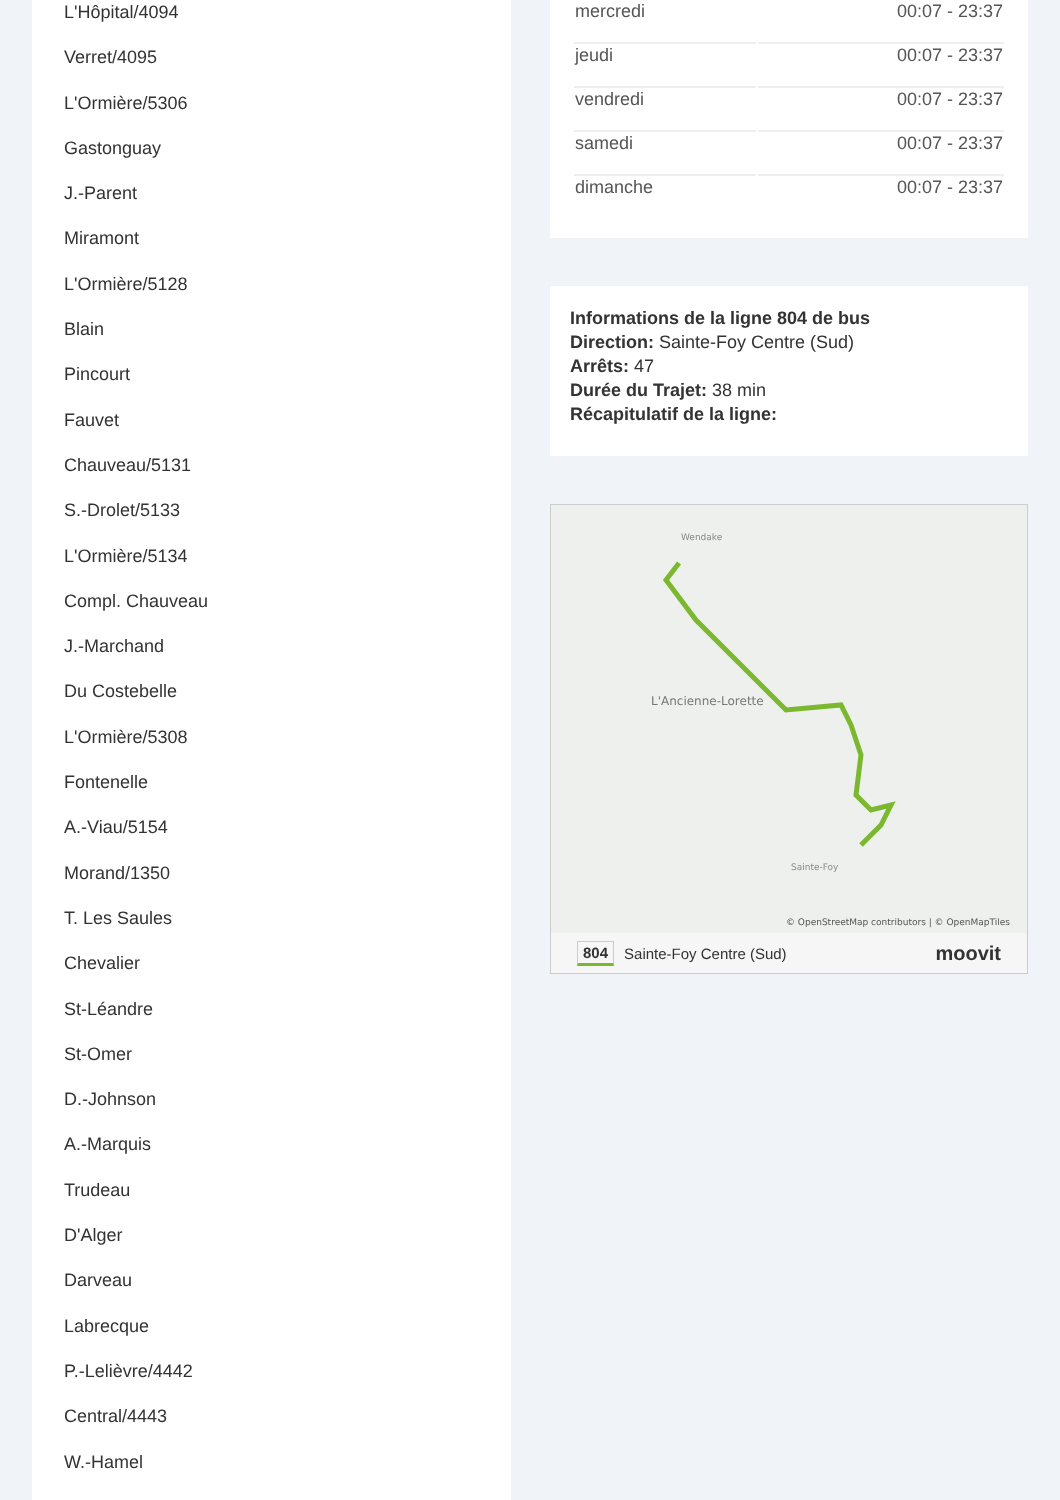L'Hôpital/4094
Verret/4095
L'Ormière/5306
Gastonguay
J.-Parent
Miramont
L'Ormière/5128
Blain
Pincourt
Fauvet
Chauveau/5131
S.-Drolet/5133
L'Ormière/5134
Compl. Chauveau
J.-Marchand
Du Costebelle
L'Ormière/5308
Fontenelle
A.-Viau/5154
Morand/1350
T. Les Saules
Chevalier
St-Léandre
St-Omer
D.-Johnson
A.-Marquis
Trudeau
D'Alger
Darveau
Labrecque
P.-Lelièvre/4442
Central/4443
W.-Hamel
| mercredi | 00:07 - 23:37 |
| jeudi | 00:07 - 23:37 |
| vendredi | 00:07 - 23:37 |
| samedi | 00:07 - 23:37 |
| dimanche | 00:07 - 23:37 |
Informations de la ligne 804 de bus
Direction: Sainte-Foy Centre (Sud)
Arrêts: 47
Durée du Trajet: 38 min
Récapitulatif de la ligne:
Wendake
L'Ancienne-Lorette
Sainte-Foy
© OpenStreetMap contributors | © OpenMapTiles
804 Sainte-Foy Centre (Sud) moovit